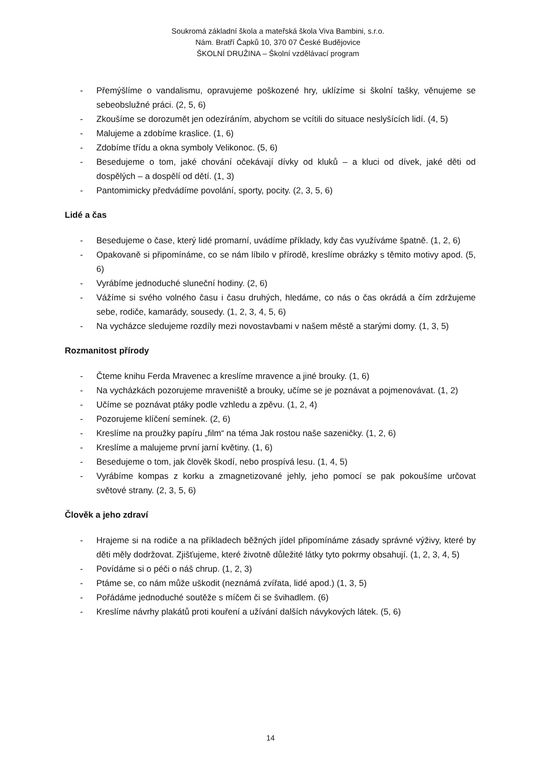Soukromá základní škola a mateřská škola Viva Bambini, s.r.o.
Nám. Bratří Čapků 10, 370 07 České Budějovice
ŠKOLNÍ DRUŽINA – Školní vzdělávací program
- Přemýšlíme o vandalismu, opravujeme poškozené hry, uklízíme si školní tašky, věnujeme se sebeobslužné práci. (2, 5, 6)
- Zkoušíme se dorozumět jen odezíráním, abychom se vcítili do situace neslyšících lidí. (4, 5)
- Malujeme a zdobíme kraslice. (1, 6)
- Zdobíme třídu a okna symboly Velikonoc. (5, 6)
- Besedujeme o tom, jaké chování očekávají dívky od kluků – a kluci od dívek, jaké děti od dospělých – a dospělí od dětí. (1, 3)
- Pantomimicky předvádíme povolání, sporty, pocity. (2, 3, 5, 6)
Lidé a čas
- Besedujeme o čase, který lidé promarní, uvádíme příklady, kdy čas využíváme špatně. (1, 2, 6)
- Opakovaně si připomínáme, co se nám líbilo v přírodě, kreslíme obrázky s těmito motivy apod. (5, 6)
- Vyrábíme jednoduché sluneční hodiny. (2, 6)
- Vážíme si svého volného času i času druhých, hledáme, co nás o čas okrádá a čím zdržujeme sebe, rodiče, kamarády, sousedy. (1, 2, 3, 4, 5, 6)
- Na vycházce sledujeme rozdíly mezi novostavbami v našem městě a starými domy. (1, 3, 5)
Rozmanitost přírody
- Čteme knihu Ferda Mravenec a kreslíme mravence a jiné brouky. (1, 6)
- Na vycházkách pozorujeme mraveniště a brouky, učíme se je poznávat a pojmenovávat. (1, 2)
- Učíme se poznávat ptáky podle vzhledu a zpěvu. (1, 2, 4)
- Pozorujeme klíčení semínek. (2, 6)
- Kreslíme na proužky papíru „film“ na téma Jak rostou naše sazeničky. (1, 2, 6)
- Kreslíme a malujeme první jarní květiny. (1, 6)
- Besedujeme o tom, jak člověk škodí, nebo prospívá lesu. (1, 4, 5)
- Vyrábíme kompas z korku a zmagnetizované jehly, jeho pomocí se pak pokoušíme určovat světové strany. (2, 3, 5, 6)
Člověk a jeho zdraví
- Hrajeme si na rodiče a na příkladech běžných jídel připomínáme zásady správné výživy, které by děti měly dodržovat. Zjišťujeme, které životně důležité látky tyto pokrmy obsahují. (1, 2, 3, 4, 5)
- Povídáme si o péči o náš chrup. (1, 2, 3)
- Ptáme se, co nám může uškodit (neznámá zvířata, lidé apod.) (1, 3, 5)
- Pořádáme jednoduché soutěže s míčem či se švihadlem. (6)
- Kreslíme návrhy plakátů proti kouření a užívání dalších návykových látek. (5, 6)
14